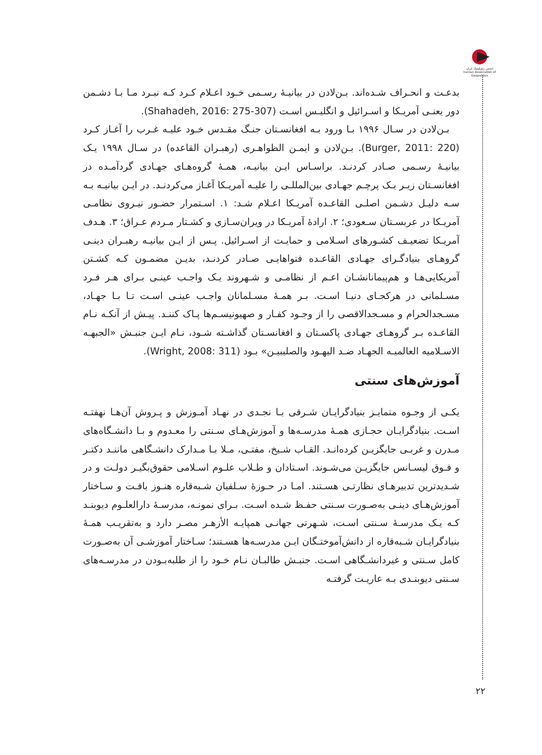انجمن ژئوپلیتیک ایران
Iranian Association of Geopolitics
بدعـت و انحـراف شـده‌اند. بـن‌لادن در بیانیـهٔ رسـمی خـود اعـلام کـرد کـه نبـرد مـا بـا دشـمن دور یعنـی آمریـکا و اسـرائیل و انگلیـس اسـت (Shahadeh, 2016: 275-307).
بـن‌لادن در سـال ۱۹۹۶ بـا ورود بـه افغانسـتان جنـگ مقـدس خـود علیـه غـرب را آغـاز کـرد (Burger, 2011: 220). بـن‌لادن و ایمـن الظواهـری (رهبـران القاعده) در سـال ۱۹۹۸ یـک بیانیـهٔ رسـمی صـادر کردنـد. براسـاس ایـن بیانیـه، همـهٔ گروه‌هـای جهـادی گردآمـده در افغانسـتان زیـر یـک پرچـم جهـادی بین‌المللـی را علیـه آمریـکا آغـاز می‌کردنـد. در ایـن بیانیـه بـه سـه دلیـل دشـمن اصلـی القاعـده آمریـکا اعـلام شـد: ۱. اسـتمرار حضـور نیـروی نظامـی آمریـکا در عربسـتان سـعودی؛ ۲. ارادهٔ آمریـکا در ویران‌سـازی و کشـتار مـردم عـراق؛ ۳. هـدف آمریـکا تضعیـف کشـورهای اسـلامی و حمایـت از اسـرائیل. پـس از ایـن بیانیـه رهبـران دینـی گروهـای بنیادگـرای جهـادی القاعـده فتواهایـی صـادر کردنـد، بدیـن مضمـون کـه کشـتن آمریکایی‌هـا و هم‌پیمانانشـان اعـم از نظامـی و شـهروند یـک واجـب عینـی بـرای هـر فـرد مسـلمانی در هرکجـای دنیـا اسـت. بـر همـهٔ مسـلمانان واجـب عینـی اسـت تـا بـا جهـاد، مسـجدالحرام و مسـجدالاقصی را از وجـود کفـار و صهیونیسـم‌ها پـاک کننـد. پیـش از آنکـه نـام القاعـده بـر گروهـای جهـادی پاکسـتان و افغانسـتان گذاشـته شـود، نـام ایـن جنبـش «الجبهـه الاسـلامیه العالمیـه الجهـاد ضـد الیهـود والصلیبیـن» بـود (Wright, 2008: 311).
آموزش‌های سنتی
یکـی از وجـوه متمایـز بنیادگرایـان شـرقی بـا نجـدی در نهـاد آمـوزش و پـروش آن‌هـا نهفتـه اسـت. بنیادگرایـان حجـازی همـهٔ مدرسـه‌ها و آموزش‌هـای سـنتی را معـدوم و بـا دانشـگاه‌های مـدرن و غربـی جایگزیـن کرده‌انـد. القـاب شـیخ، مفتـی، مـلا بـا مـدارک دانشـگاهی ماننـد دکتـر و فـوق لیسـانس جایگزیـن می‌شـوند. اسـتادان و طـلاب علـوم اسـلامی حقوق‌بگیـر دولـت و در شـدیدترین تدبیرهـای نظارتـی هسـتند. امـا در حـوزهٔ سـلفیان شـبه‌قاره هنـوز بافـت و سـاختار آموزش‌هـای دینـی به‌صـورت سـنتی حفـظ شـده اسـت. بـرای نمونـه، مدرسـهٔ دارالعلـوم دیوبنـد کـه یـک مدرسـهٔ سـنتی اسـت، شـهرتی جهانـی همپایـه الأزهـر مصـر دارد و به‌تقریـب همـهٔ بنیادگرایـان شـبه‌قاره از دانش‌آموختـگان ایـن مدرسـه‌ها هسـتند؛ سـاختار آموزشـی آن به‌صـورت کامل سـنتی و غیردانشـگاهی اسـت. جنبـش طالبـان نـام خـود را از طلبه‌بـودن در مدرسـه‌های سـنتی دیوبنـدی بـه عاریـت گرفتـه
۲۲